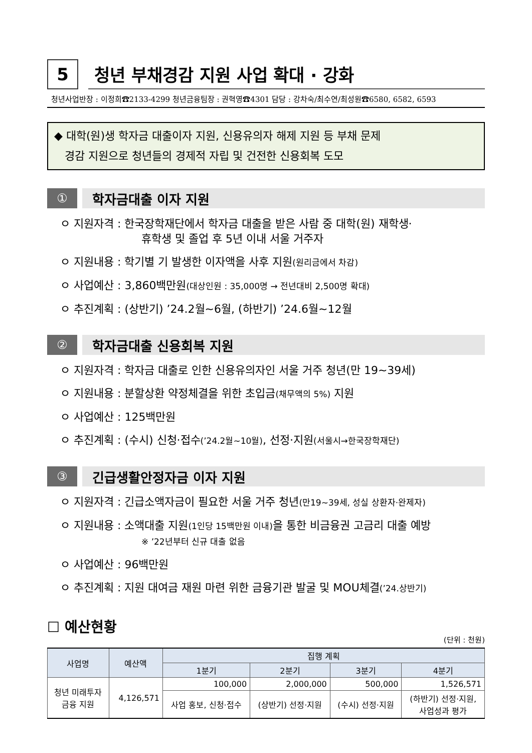5
청년 부채경감 지원 사업 확대 · 강화
청년사업반장 : 이정희☎2133-4299 청년금융팀장 : 권혁영☎4301 담당 : 강차숙/최수연/최성원☎6580, 6582, 6593
◆ 대학(원)생 학자금 대출이자 지원, 신용유의자 해제 지원 등 부채 문제
경감 지원으로 청년들의 경제적 자립 및 건전한 신용회복 도모
① 학자금대출 이자 지원
ㅇ 지원자격 : 한국장학재단에서 학자금 대출을 받은 사람 중 대학(원) 재학생·
휴학생 및 졸업 후 5년 이내 서울 거주자
ㅇ 지원내용 : 학기별 기 발생한 이자액을 사후 지원(원리금에서 차감)
ㅇ 사업예산 : 3,860백만원(대상인원 : 35,000명 → 전년대비 2,500명 확대)
ㅇ 추진계획 : (상반기) ’24.2월~6월, (하반기) ’24.6월~12월
② 학자금대출 신용회복 지원
ㅇ 지원자격 : 학자금 대출로 인한 신용유의자인 서울 거주 청년(만 19~39세)
ㅇ 지원내용 : 분할상환 약정체결을 위한 초입금(채무액의 5%) 지원
ㅇ 사업예산 : 125백만원
ㅇ 추진계획 : (수시) 신청·접수(’24.2월~10월), 선정·지원(서울시→한국장학재단)
③ 긴급생활안정자금 이자 지원
ㅇ 지원자격 : 긴급소액자금이 필요한 서울 거주 청년(만19~39세, 성실 상환자·완제자)
ㅇ 지원내용 : 소액대출 지원(1인당 15백만원 이내) 을 통한 비금융권 고금리 대출 예방
※ ’22년부터 신규 대출 없음
ㅇ 사업예산 : 96백만원
ㅇ 추진계획 : 지원 대여금 재원 마련 위한 금융기관 발굴 및 MOU체결(’24.상반기)
☐ 예산현황
(단위 : 천원)
| 사업명 | 예산액 | 집행 계획 | | | |
| --- | --- | --- | --- | --- | --- |
| | | 1분기 | 2분기 | 3분기 | 4분기 |
| 청년 미래투자 금융 지원 | 4,126,571 | 100,000 | 2,000,000 | 500,000 | 1,526,571 |
| | | 사업 홍보, 신청·접수 | (상반기) 선정·지원 | (수시) 선정·지원 | (하반기) 선정·지원, 사업성과 평가 |